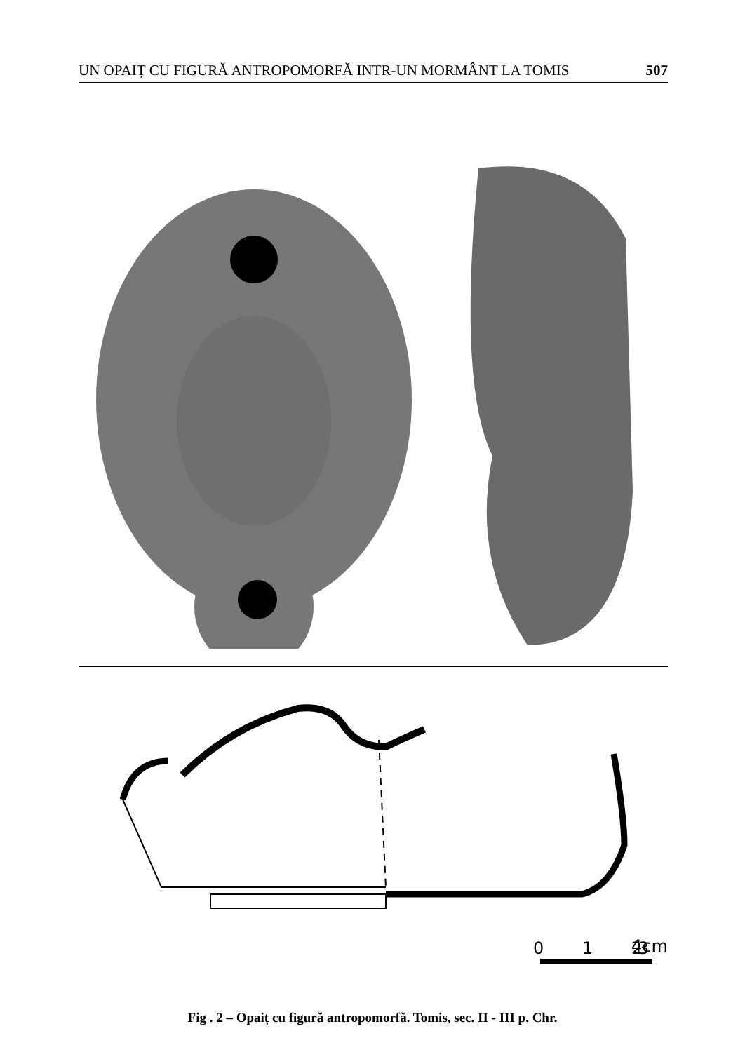UN OPAIȚ CU FIGURĂ ANTROPOMORFĂ INTR-UN MORMÂNT LA TOMIS 507
0
1
2
3
4cm
Fig . 2 – Opaiț cu figură antropomorfă. Tomis, sec. II - III p. Chr.